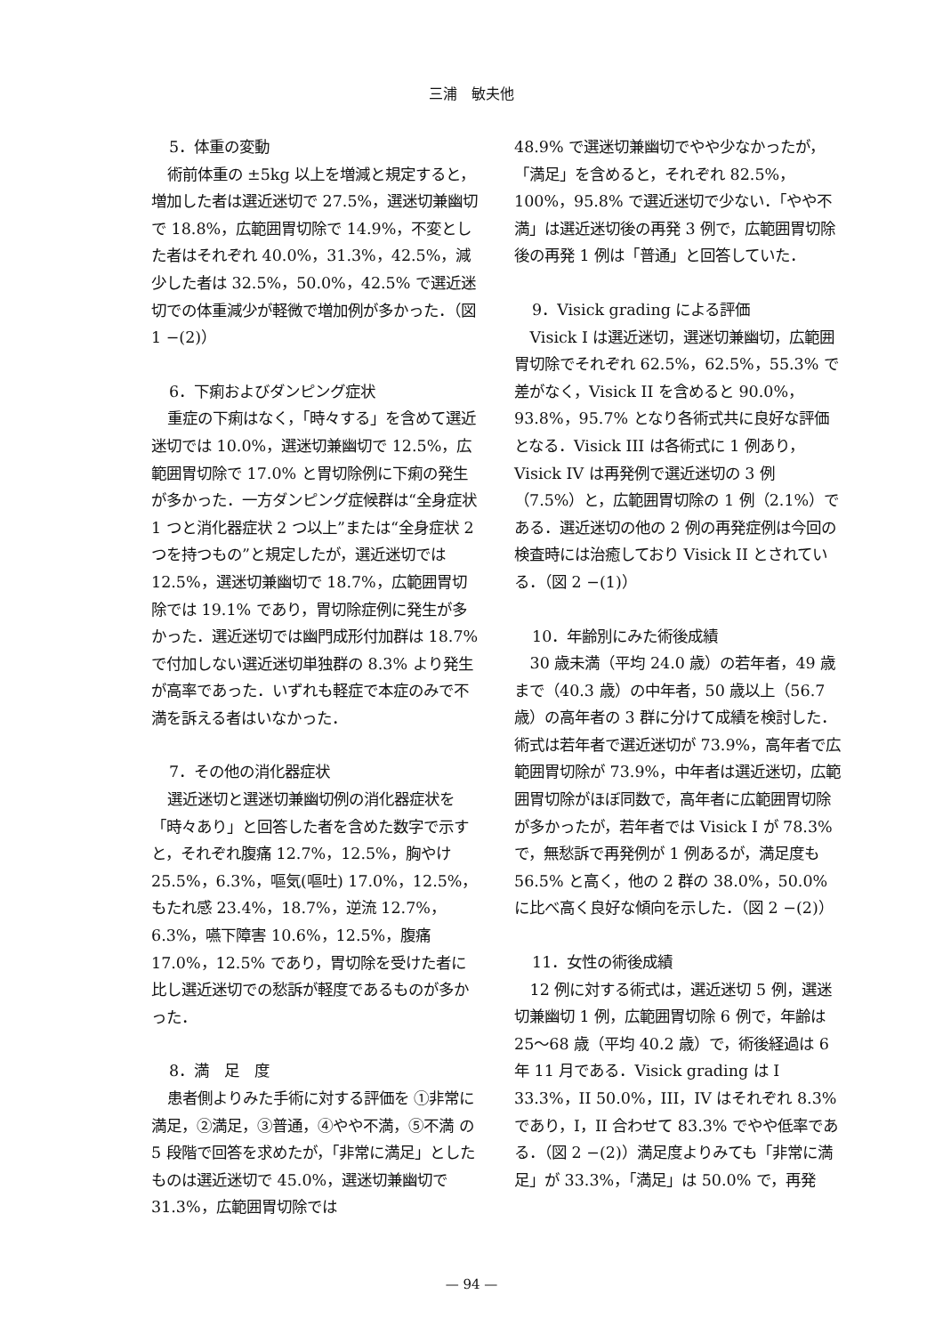三浦　敏夫他
5．体重の変動
術前体重の ±5kg 以上を増減と規定すると，増加した者は選近迷切で 27.5%，選迷切兼幽切で 18.8%，広範囲胃切除で 14.9%，不変とした者はそれぞれ 40.0%，31.3%，42.5%，減少した者は 32.5%，50.0%，42.5% で選近迷切での体重減少が軽微で増加例が多かった．（図 1 −(2)）
6．下痢およびダンピング症状
重症の下痢はなく，「時々する」を含めて選近迷切では 10.0%，選迷切兼幽切で 12.5%，広範囲胃切除で 17.0% と胃切除例に下痢の発生が多かった．一方ダンピング症候群は“全身症状 1 つと消化器症状 2 つ以上”または“全身症状 2 つを持つもの”と規定したが，選近迷切では 12.5%，選迷切兼幽切で 18.7%，広範囲胃切除では 19.1% であり，胃切除症例に発生が多かった．選近迷切では幽門成形付加群は 18.7% で付加しない選近迷切単独群の 8.3% より発生が高率であった．いずれも軽症で本症のみで不満を訴える者はいなかった．
7．その他の消化器症状
選近迷切と選迷切兼幽切例の消化器症状を「時々あり」と回答した者を含めた数字で示すと，それぞれ腹痛 12.7%，12.5%，胸やけ 25.5%，6.3%，嘔気(嘔吐) 17.0%，12.5%，もたれ感 23.4%，18.7%，逆流 12.7%，6.3%，嚥下障害 10.6%，12.5%，腹痛 17.0%，12.5% であり，胃切除を受けた者に比し選近迷切での愁訴が軽度であるものが多かった．
8．満　足　度
患者側よりみた手術に対する評価を ①非常に満足，②満足，③普通，④やや不満，⑤不満 の 5 段階で回答を求めたが，「非常に満足」としたものは選近迷切で 45.0%，選迷切兼幽切で 31.3%，広範囲胃切除では
48.9% で選迷切兼幽切でやや少なかったが，「満足」を含めると，それぞれ 82.5%，100%，95.8% で選近迷切で少ない．「やや不満」は選近迷切後の再発 3 例で，広範囲胃切除後の再発 1 例は「普通」と回答していた．
9．Visick grading による評価
Visick I は選近迷切，選迷切兼幽切，広範囲胃切除でそれぞれ 62.5%，62.5%，55.3% で差がなく，Visick II を含めると 90.0%，93.8%，95.7% となり各術式共に良好な評価となる．Visick III は各術式に 1 例あり，Visick IV は再発例で選近迷切の 3 例（7.5%）と，広範囲胃切除の 1 例（2.1%）である．選近迷切の他の 2 例の再発症例は今回の検査時には治癒しており Visick II とされている．（図 2 −(1)）
10．年齢別にみた術後成績
30 歳未満（平均 24.0 歳）の若年者，49 歳まで（40.3 歳）の中年者，50 歳以上（56.7 歳）の高年者の 3 群に分けて成績を検討した．術式は若年者で選近迷切が 73.9%，高年者で広範囲胃切除が 73.9%，中年者は選近迷切，広範囲胃切除がほぼ同数で，高年者に広範囲胃切除が多かったが，若年者では Visick I が 78.3% で，無愁訴で再発例が 1 例あるが，満足度も 56.5% と高く，他の 2 群の 38.0%，50.0% に比べ高く良好な傾向を示した．（図 2 −(2)）
11．女性の術後成績
12 例に対する術式は，選近迷切 5 例，選迷切兼幽切 1 例，広範囲胃切除 6 例で，年齢は 25〜68 歳（平均 40.2 歳）で，術後経過は 6 年 11 月である．Visick grading は I 33.3%，II 50.0%，III，IV はそれぞれ 8.3% であり，I，II 合わせて 83.3% でやや低率である．（図 2 −(2)）満足度よりみても「非常に満足」が 33.3%，「満足」は 50.0% で，再発
— 94 —